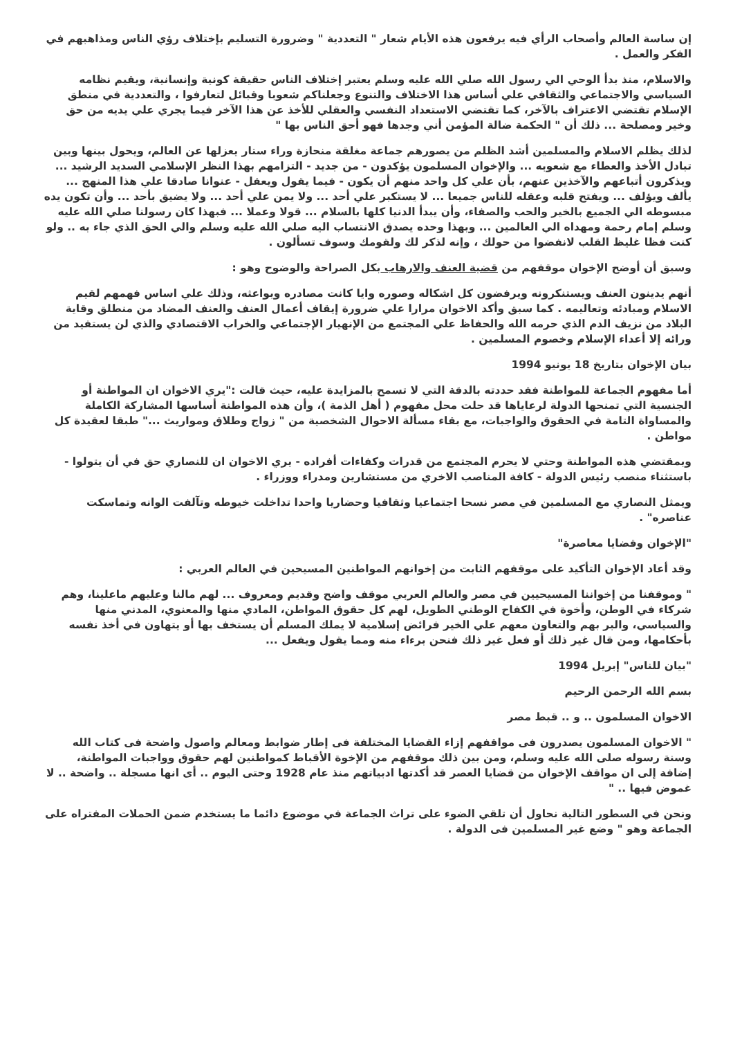إن ساسة العالم وأصحاب الرأي فيه يرفعون هذه الأيام شعار " التعددية " وضرورة التسليم بإختلاف رؤي الناس ومذاهبهم في الفكر والعمل .
والاسلام، منذ بدأ الوحي الي رسول الله صلي الله عليه وسلم يعتبر إختلاف الناس حقيقة كونية وإنسانية، ويقيم نظامه السياسي والاجتماعي والثقافي علي أساس هذا الاختلاف والتنوع وجعلناكم شعوبا وقبائل لتعارفوا ، والتعددية في منطق الإسلام تقتضي الاعتراف بالآخر، كما تقتضي الاستعداد النفسي والعقلي للأخذ عن هذا الآخر فيما يجري علي يديه من حق وخير ومصلحة ... ذلك أن " الحكمة ضالة المؤمن أني وجدها فهو أحق الناس بها "
لذلك يظلم الاسلام والمسلمين أشد الظلم من يصورهم جماعة مغلقة منحازة وراء ستار يعزلها عن العالم، ويحول بينها وبين تبادل الأخذ والعطاء مع شعوبه ... والإخوان المسلمون يؤكدون - من جديد - التزامهم بهذا النظر الإسلامي السديد الرشيد ... ويذكرون أتباعهم والآخذين عنهم، بأن علي كل واحد منهم أن يكون - فيما يقول ويعقل - عنوانا صادقا علي هذا المنهج ... يألف ويؤلف ... ويفتح قلبه وعقله للناس جميعا ... لا يستكبر علي أحد ... ولا يمن علي أحد ... ولا يضيق بأحد ... وأن تكون يده مبسوطه الي الجميع بالخير والحب والصفاء، وأن يبدأ الدنيا كلها بالسلام ... قولا وعملا ... فبهذا كان رسولنا صلي الله عليه وسلم إمام رحمة ومهداه الي العالمين ... وبهذا وحده يصدق الانتساب اليه صلي الله عليه وسلم والي الحق الذي جاء به .. ولو كنت فظا غليظ القلب لانفضوا من حولك ، وإنه لذكر لك ولقومك وسوف تسألون .
وسبق أن أوضح الإخوان موقفهم من قضية العنف والارهاب بكل الصراحة والوضوح وهو :
أنهم يدينون العنف ويستنكرونه ويرفضون كل اشكاله وصوره وايا كانت مصادره وبواعثه، وذلك علي اساس فهمهم لقيم الاسلام ومبادئه وتعاليمه . كما سبق وأكد الاخوان مرارا علي ضرورة إيقاف أعمال العنف والعنف المضاد من منطلق وقاية البلاد من نزيف الدم الذي حرمه الله والحفاظ علي المجتمع من الإنهيار الإجتماعي والخراب الاقتصادي والذي لن يستفيد من ورائه إلا أعداء الإسلام وخصوم المسلمين .
بيان الإخوان بتاريخ 18 يونيو 1994
أما مفهوم الجماعة للمواطنة فقد حددته بالدقة التي لا تسمح بالمزايدة عليه، حيث قالت :"يري الاخوان ان المواطنة أو الجنسية التي تمنحها الدولة لرعاياها قد حلت محل مفهوم ( أهل الذمة )، وأن هذه المواطنة أساسها المشاركة الكاملة والمساواة التامة في الحقوق والواجبات، مع بقاء مسألة الاحوال الشخصية من " زواج وطلاق ومواريث ..." طبقا لعقيدة كل مواطن .
وبمقتضي هذه المواطنة وحتي لا يحرم المجتمع من قدرات وكفاءات أفراده - يري الاخوان ان للنصاري حق في أن يتولوا - باستثناء منصب رئيس الدولة - كافة المناصب الاخري من مستشارين ومدراء ووزراء .
ويمثل النصاري مع المسلمين في مصر نسحا اجتماعيا وثقافيا وحضاريا واحدا تداخلت خيوطه وتآلفت الوانه وتماسكت عناصره" .
"الإخوان وقضايا معاصرة"
وقد أعاد الإخوان التأكيد على موقفهم الثابت من إخوانهم المواطنين المسيحين في العالم العربي :
" وموقفنا من إخواننا المسيحيين في مصر والعالم العربي موقف واضح وقديم ومعروف ... لهم مالنا وعليهم ماعلينا، وهم شركاء في الوطن، وأخوة في الكفاح الوطني الطويل، لهم كل حقوق المواطن، المادي منها والمعنوي، المدني منها والسياسي، والبر بهم والتعاون معهم علي الخير فرائض إسلامية لا يملك المسلم أن يستخف بها أو يتهاون في أخذ نفسه بأحكامها، ومن قال غير ذلك أو فعل غير ذلك فنحن برءاء منه ومما يقول ويفعل ...
"بيان للناس" إبريل 1994
بسم الله الرحمن الرحيم
الاخوان المسلمون .. و .. قبط مصر
" الاخوان المسلمون يصدرون فى مواقفهم إزاء القضايا المختلفة فى إطار ضوابط ومعالم واصول واضحة فى كتاب الله وسنة رسوله صلى الله عليه وسلم، ومن بين ذلك موقفهم من الإخوة الأقباط كمواطنين لهم حقوق وواجبات المواطنة، إضافة إلى ان مواقف الإخوان من قضايا العصر قد أكدتها ادبياتهم منذ عام 1928 وحتى اليوم .. أى انها مسجلة .. واضحة .. لا غموض فيها .. "
ونحن في السطور التالية نحاول أن تلقي الضوء على تراث الجماعة في موضوع دائما ما يستخدم ضمن الحملات المفتراه على الجماعة وهو " وضع غير المسلمين فى الدولة .